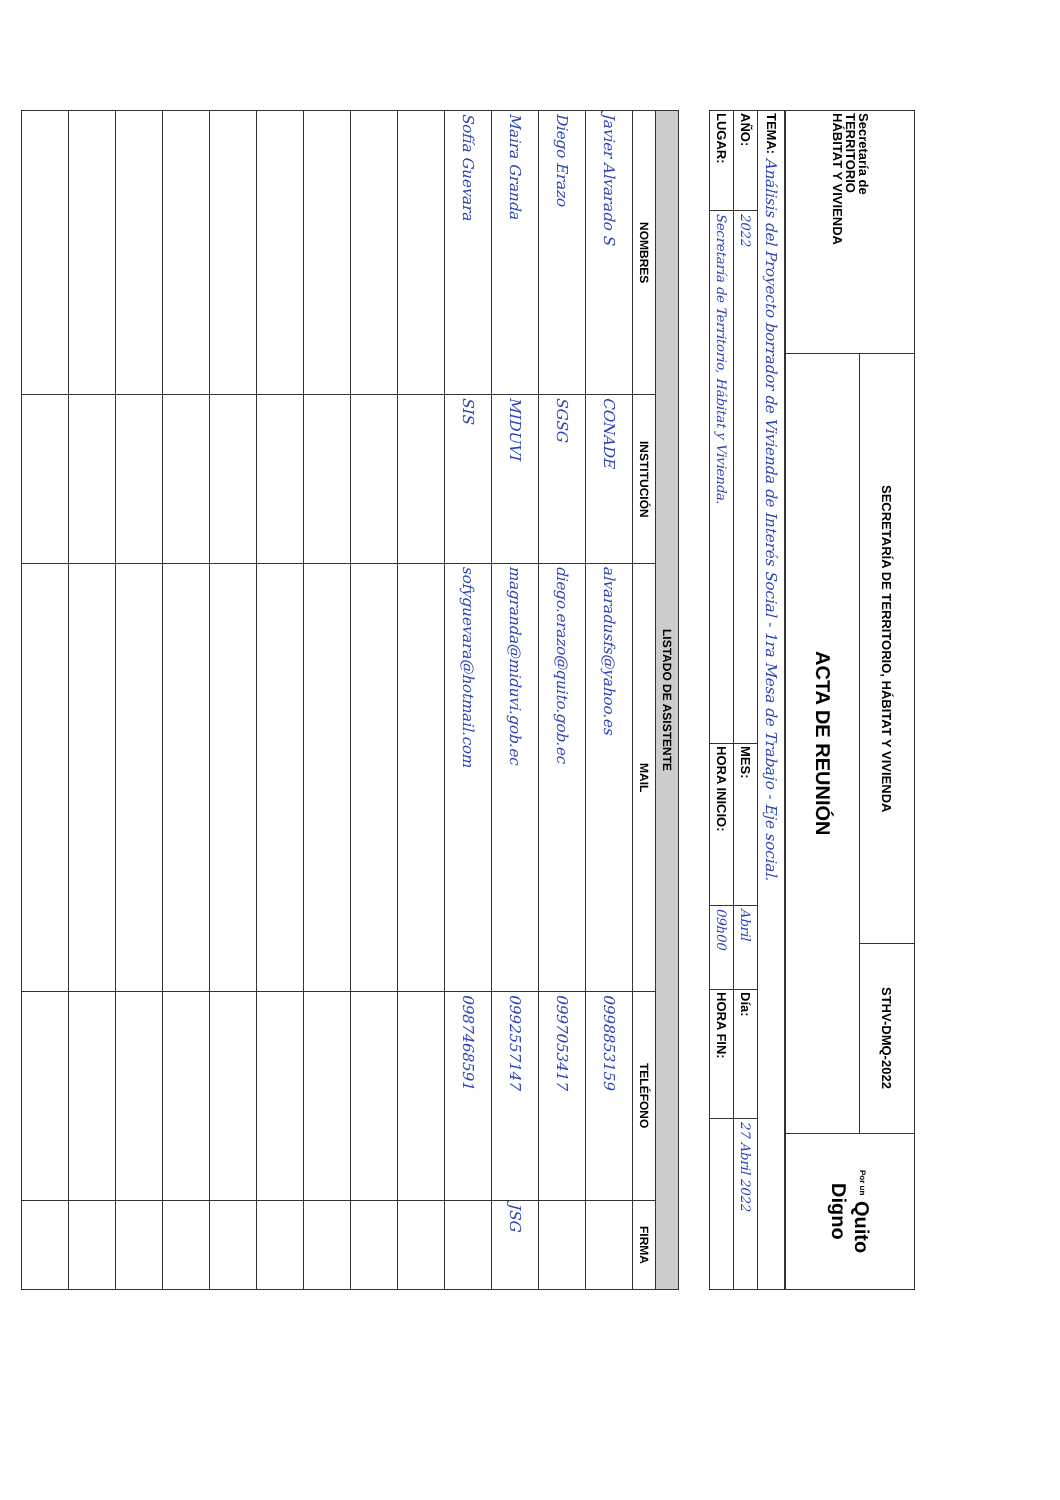| Secretaría de TERRITORIO HÁBITAT Y VIVIENDA | SECRETARÍA DE TERRITORIO, HÁBITAT Y VIVIENDA | STHV-DMQ-2022 | Por un Quito Digno |
| | ACTA DE REUNIÓN | | |
| TEMA: Análisis del Proyecto borrador de Vivienda de Interés Social - 1ra Mesa de Trabajo - Eje social. | | | | | |
| AÑO: | 2022 | MES: | Abril | Día: | 27 Abril 2022 |
| LUGAR: | Secretaría de Territorio, Hábitat y Vivienda. | HORA INICIO: | 09h00 | HORA FIN: | |
| LISTADO DE ASISTENTE | | | | |
| --- | --- | --- | --- | --- |
| NOMBRES | INSTITUCIÓN | MAIL | TELÉFONO | FIRMA |
| Javier Alvarado S | CONADE | alvaradusfs@yahoo.es | 0998853159 | |
| Diego Erazo | SGSG | diego.erazo@quito.gob.ec | 0997053417 | |
| Maira Granda | MIDUVI | magranda@miduvi.gob.ec | 0992557147 | JSG |
| Sofía Guevara | SIS | sofyguevara@hotmail.com | 0987468591 | |